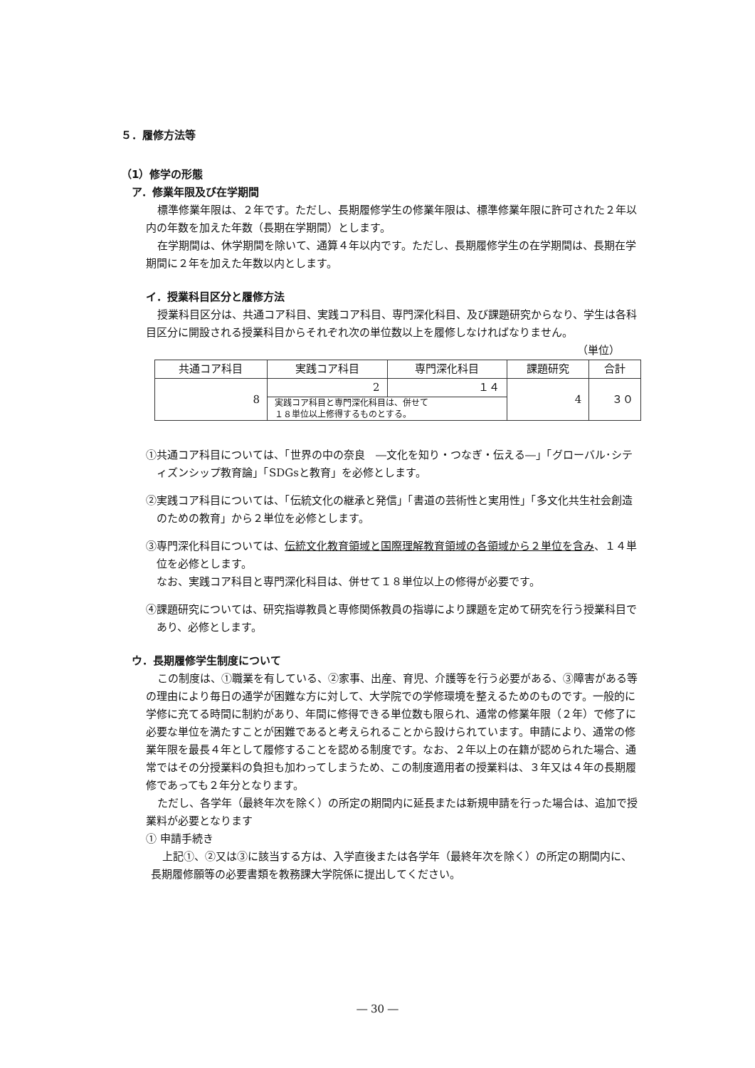５．履修方法等
（1）修学の形態
ア．修業年限及び在学期間
標準修業年限は、２年です。ただし、長期履修学生の修業年限は、標準修業年限に許可された２年以内の年数を加えた年数（長期在学期間）とします。
在学期間は、休学期間を除いて、通算４年以内です。ただし、長期履修学生の在学期間は、長期在学期間に２年を加えた年数以内とします。
イ．授業科目区分と履修方法
授業科目区分は、共通コア科目、実践コア科目、専門深化科目、及び課題研究からなり、学生は各科目区分に開設される授業科目からそれぞれ次の単位数以上を履修しなければなりません。
（単位）
| 共通コア科目 | 実践コア科目 | 専門深化科目 | 課題研究 | 合計 |
| --- | --- | --- | --- | --- |
| 8 | 2 | １４ | 4 | ３０ |
| | 実践コア科目と専門深化科目は、併せて １８単位以上修得するものとする。 | | | |
①共通コア科目については、「世界の中の奈良　―文化を知り・つなぎ・伝える―」「グローバル･シティズンシップ教育論」「SDGsと教育」を必修とします。
②実践コア科目については、「伝統文化の継承と発信」「書道の芸術性と実用性」「多文化共生社会創造のための教育」から２単位を必修とします。
③専門深化科目については、伝統文化教育領域と国際理解教育領域の各領域から２単位を含み、１４単位を必修とします。
なお、実践コア科目と専門深化科目は、併せて１８単位以上の修得が必要です。
④課題研究については、研究指導教員と専修関係教員の指導により課題を定めて研究を行う授業科目であり、必修とします。
ウ．長期履修学生制度について
この制度は、①職業を有している、②家事、出産、育児、介護等を行う必要がある、③障害がある等の理由により毎日の通学が困難な方に対して、大学院での学修環境を整えるためのものです。一般的に学修に充てる時間に制約があり、年間に修得できる単位数も限られ、通常の修業年限（２年）で修了に必要な単位を満たすことが困難であると考えられることから設けられています。申請により、通常の修業年限を最長４年として履修することを認める制度です。なお、２年以上の在籍が認められた場合、通常ではその分授業料の負担も加わってしまうため、この制度適用者の授業料は、３年又は４年の長期履修であっても２年分となります。
ただし、各学年（最終年次を除く）の所定の期間内に延長または新規申請を行った場合は、追加で授業料が必要となります
① 申請手続き
上記①、②又は③に該当する方は、入学直後または各学年（最終年次を除く）の所定の期間内に、長期履修願等の必要書類を教務課大学院係に提出してください。
― 30 ―